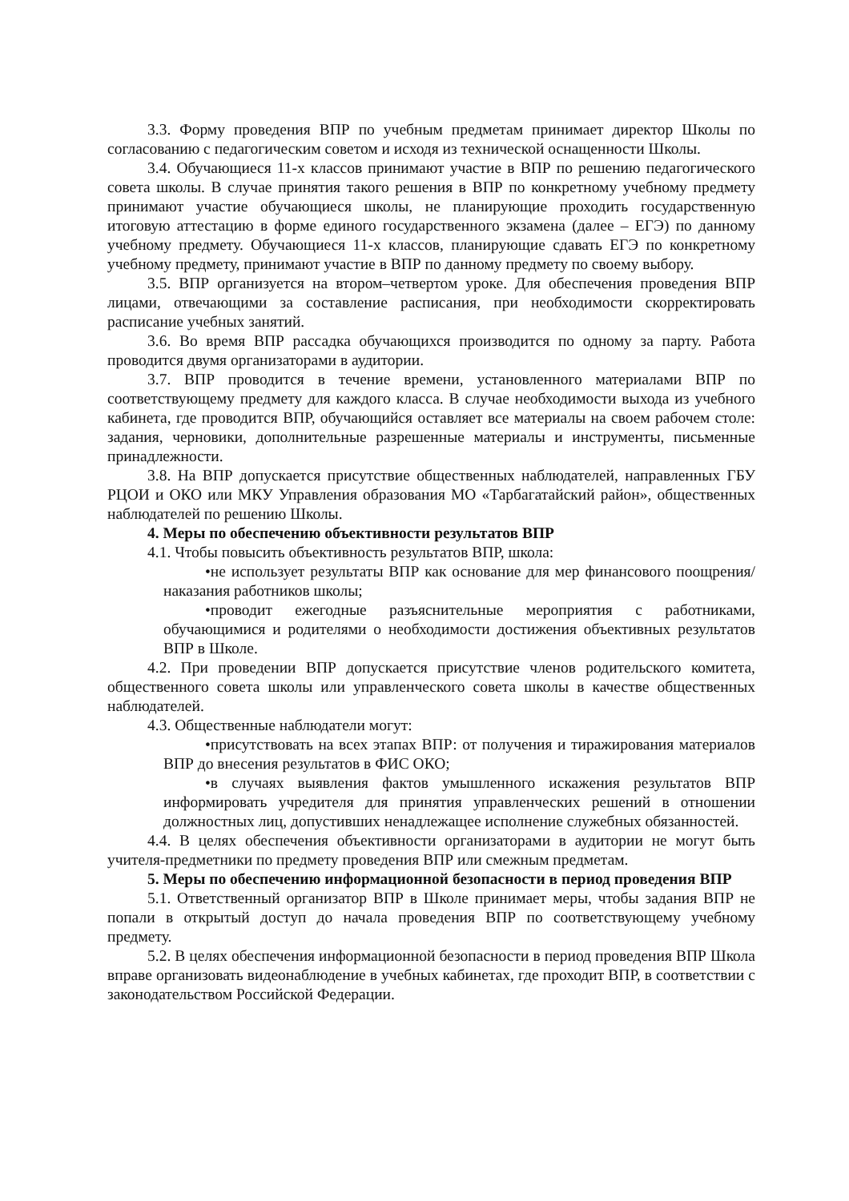3.3. Форму проведения ВПР по учебным предметам принимает директор Школы по согласованию с педагогическим советом и исходя из технической оснащенности Школы.
3.4. Обучающиеся 11-х классов принимают участие в ВПР по решению педагогического совета школы. В случае принятия такого решения в ВПР по конкретному учебному предмету принимают участие обучающиеся школы, не планирующие проходить государственную итоговую аттестацию в форме единого государственного экзамена (далее – ЕГЭ) по данному учебному предмету. Обучающиеся 11-х классов, планирующие сдавать ЕГЭ по конкретному учебному предмету, принимают участие в ВПР по данному предмету по своему выбору.
3.5. ВПР организуется на втором–четвертом уроке. Для обеспечения проведения ВПР лицами, отвечающими за составление расписания, при необходимости скорректировать расписание учебных занятий.
3.6. Во время ВПР рассадка обучающихся производится по одному за парту. Работа проводится двумя организаторами в аудитории.
3.7. ВПР проводится в течение времени, установленного материалами ВПР по соответствующему предмету для каждого класса. В случае необходимости выхода из учебного кабинета, где проводится ВПР, обучающийся оставляет все материалы на своем рабочем столе: задания, черновики, дополнительные разрешенные материалы и инструменты, письменные принадлежности.
3.8. На ВПР допускается присутствие общественных наблюдателей, направленных ГБУ РЦОИ и ОКО или МКУ Управления образования МО «Тарбагатайский район», общественных наблюдателей по решению Школы.
4. Меры по обеспечению объективности результатов ВПР
4.1. Чтобы повысить объективность результатов ВПР, школа:
•не использует результаты ВПР как основание для мер финансового поощрения/наказания работников школы;
•проводит ежегодные разъяснительные мероприятия с работниками, обучающимися и родителями о необходимости достижения объективных результатов ВПР в Школе.
4.2. При проведении ВПР допускается присутствие членов родительского комитета, общественного совета школы или управленческого совета школы в качестве общественных наблюдателей.
4.3. Общественные наблюдатели могут:
•присутствовать на всех этапах ВПР: от получения и тиражирования материалов ВПР до внесения результатов в ФИС ОКО;
•в случаях выявления фактов умышленного искажения результатов ВПР информировать учредителя для принятия управленческих решений в отношении должностных лиц, допустивших ненадлежащее исполнение служебных обязанностей.
4.4. В целях обеспечения объективности организаторами в аудитории не могут быть учителя-предметники по предмету проведения ВПР или смежным предметам.
5. Меры по обеспечению информационной безопасности в период проведения ВПР
5.1. Ответственный организатор ВПР в Школе принимает меры, чтобы задания ВПР не попали в открытый доступ до начала проведения ВПР по соответствующему учебному предмету.
5.2. В целях обеспечения информационной безопасности в период проведения ВПР Школа вправе организовать видеонаблюдение в учебных кабинетах, где проходит ВПР, в соответствии с законодательством Российской Федерации.